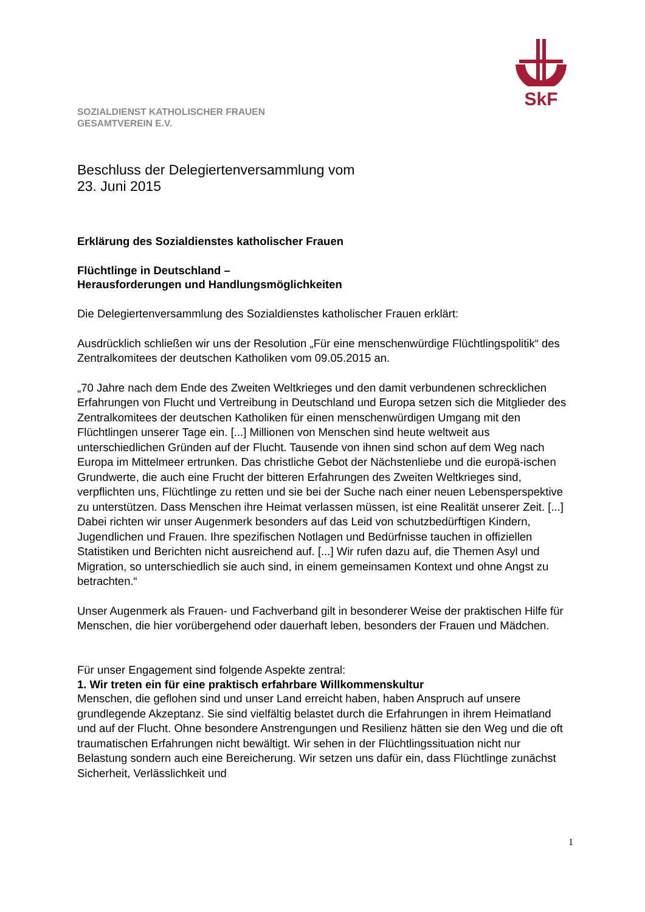SkF
SOZIALDIENST KATHOLISCHER FRAUEN
GESAMTVEREIN E.V.
Beschluss der Delegiertenversammlung vom
23. Juni 2015
Erklärung des Sozialdienstes katholischer Frauen
Flüchtlinge in Deutschland –
Herausforderungen und Handlungsmöglichkeiten
Die Delegiertenversammlung des Sozialdienstes katholischer Frauen erklärt:
Ausdrücklich schließen wir uns der Resolution „Für eine menschenwürdige Flüchtlingspolitik“ des Zentralkomitees der deutschen Katholiken vom 09.05.2015 an.
„70 Jahre nach dem Ende des Zweiten Weltkrieges und den damit verbundenen schrecklichen Erfahrungen von Flucht und Vertreibung in Deutschland und Europa setzen sich die Mitglieder des Zentralkomitees der deutschen Katholiken für einen menschenwürdigen Umgang mit den Flüchtlingen unserer Tage ein. [...] Millionen von Menschen sind heute weltweit aus unterschiedlichen Gründen auf der Flucht. Tausende von ihnen sind schon auf dem Weg nach Europa im Mittelmeer ertrunken. Das christliche Gebot der Nächstenliebe und die europä-ischen Grundwerte, die auch eine Frucht der bitteren Erfahrungen des Zweiten Weltkrieges sind, verpflichten uns, Flüchtlinge zu retten und sie bei der Suche nach einer neuen Lebensperspektive zu unterstützen. Dass Menschen ihre Heimat verlassen müssen, ist eine Realität unserer Zeit. [...] Dabei richten wir unser Augenmerk besonders auf das Leid von schutzbedürftigen Kindern, Jugendlichen und Frauen. Ihre spezifischen Notlagen und Bedürfnisse tauchen in offiziellen Statistiken und Berichten nicht ausreichend auf. [...] Wir rufen dazu auf, die Themen Asyl und Migration, so unterschiedlich sie auch sind, in einem gemeinsamen Kontext und ohne Angst zu betrachten.“
Unser Augenmerk als Frauen- und Fachverband gilt in besonderer Weise der praktischen Hilfe für Menschen, die hier vorübergehend oder dauerhaft leben, besonders der Frauen und Mädchen.
Für unser Engagement sind folgende Aspekte zentral:
1. Wir treten ein für eine praktisch erfahrbare Willkommenskultur
Menschen, die geflohen sind und unser Land erreicht haben, haben Anspruch auf unsere grundlegende Akzeptanz. Sie sind vielfältig belastet durch die Erfahrungen in ihrem Heimatland und auf der Flucht. Ohne besondere Anstrengungen und Resilienz hätten sie den Weg und die oft traumatischen Erfahrungen nicht bewältigt. Wir sehen in der Flüchtlingssituation nicht nur Belastung sondern auch eine Bereicherung. Wir setzen uns dafür ein, dass Flüchtlinge zunächst Sicherheit, Verlässlichkeit und
1